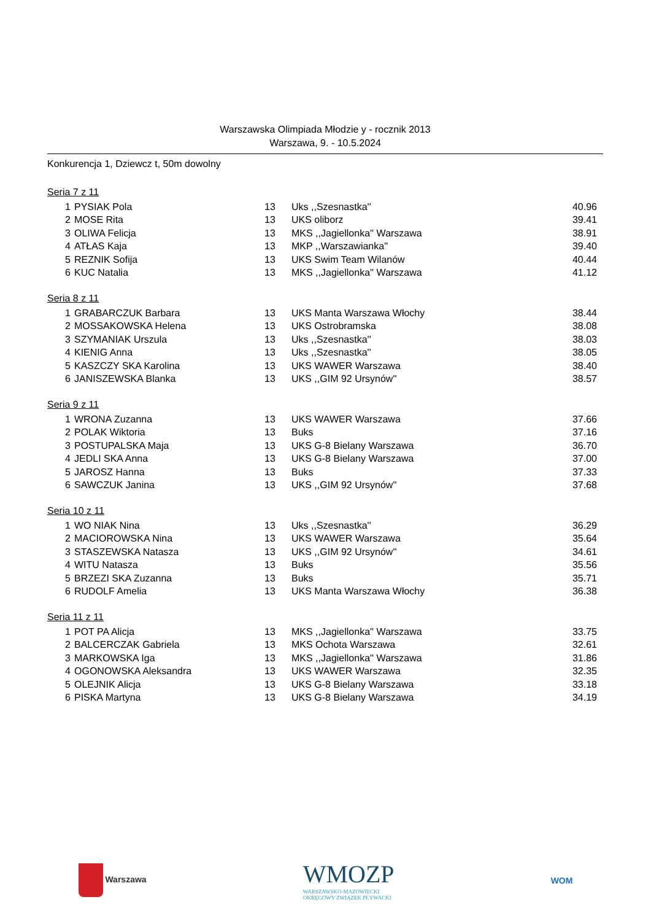Warszawska Olimpiada Młodzie y - rocznik 2013
Warszawa, 9. - 10.5.2024
Konkurencja 1, Dziewcz t, 50m dowolny
Seria 7 z 11
| 1 | PYSIAK Pola | 13 | Uks ,,Szesnastka'' | 40.96 |
| 2 | MOSE Rita | 13 | UKS oliborz | 39.41 |
| 3 | OLIWA Felicja | 13 | MKS ,,Jagiellonka'' Warszawa | 38.91 |
| 4 | ATŁAS Kaja | 13 | MKP ,,Warszawianka'' | 39.40 |
| 5 | REZNIK Sofija | 13 | UKS Swim Team Wilanów | 40.44 |
| 6 | KUC Natalia | 13 | MKS ,,Jagiellonka'' Warszawa | 41.12 |
Seria 8 z 11
| 1 | GRABARCZUK Barbara | 13 | UKS Manta Warszawa Włochy | 38.44 |
| 2 | MOSSAKOWSKA Helena | 13 | UKS Ostrobramska | 38.08 |
| 3 | SZYMANIAK Urszula | 13 | Uks ,,Szesnastka'' | 38.03 |
| 4 | KIENIG Anna | 13 | Uks ,,Szesnastka'' | 38.05 |
| 5 | KASZCZY SKA Karolina | 13 | UKS WAWER Warszawa | 38.40 |
| 6 | JANISZEWSKA Blanka | 13 | UKS ,,GIM 92 Ursynów'' | 38.57 |
Seria 9 z 11
| 1 | WRONA Zuzanna | 13 | UKS WAWER Warszawa | 37.66 |
| 2 | POLAK Wiktoria | 13 | Buks | 37.16 |
| 3 | POSTUPALSKA Maja | 13 | UKS G-8 Bielany Warszawa | 36.70 |
| 4 | JEDLI SKA Anna | 13 | UKS G-8 Bielany Warszawa | 37.00 |
| 5 | JAROSZ Hanna | 13 | Buks | 37.33 |
| 6 | SAWCZUK Janina | 13 | UKS ,,GIM 92 Ursynów'' | 37.68 |
Seria 10 z 11
| 1 | WO NIAK Nina | 13 | Uks ,,Szesnastka'' | 36.29 |
| 2 | MACIOROWSKA Nina | 13 | UKS WAWER Warszawa | 35.64 |
| 3 | STASZEWSKA Natasza | 13 | UKS ,,GIM 92 Ursynów'' | 34.61 |
| 4 | WITU Natasza | 13 | Buks | 35.56 |
| 5 | BRZEZI SKA Zuzanna | 13 | Buks | 35.71 |
| 6 | RUDOLF Amelia | 13 | UKS Manta Warszawa Włochy | 36.38 |
Seria 11 z 11
| 1 | POT PA Alicja | 13 | MKS ,,Jagiellonka'' Warszawa | 33.75 |
| 2 | BALCERCZAK Gabriela | 13 | MKS Ochota Warszawa | 32.61 |
| 3 | MARKOWSKA Iga | 13 | MKS ,,Jagiellonka'' Warszawa | 31.86 |
| 4 | OGONOWSKA Aleksandra | 13 | UKS WAWER Warszawa | 32.35 |
| 5 | OLEJNIK Alicja | 13 | UKS G-8 Bielany Warszawa | 33.18 |
| 6 | PISKA Martyna | 13 | UKS G-8 Bielany Warszawa | 34.19 |
Warszawa
WMOZP
WARSZAWSKO-MAZOWIECKI
OKRĘGOWY ZWIĄZEK PŁYWACKI
WOM